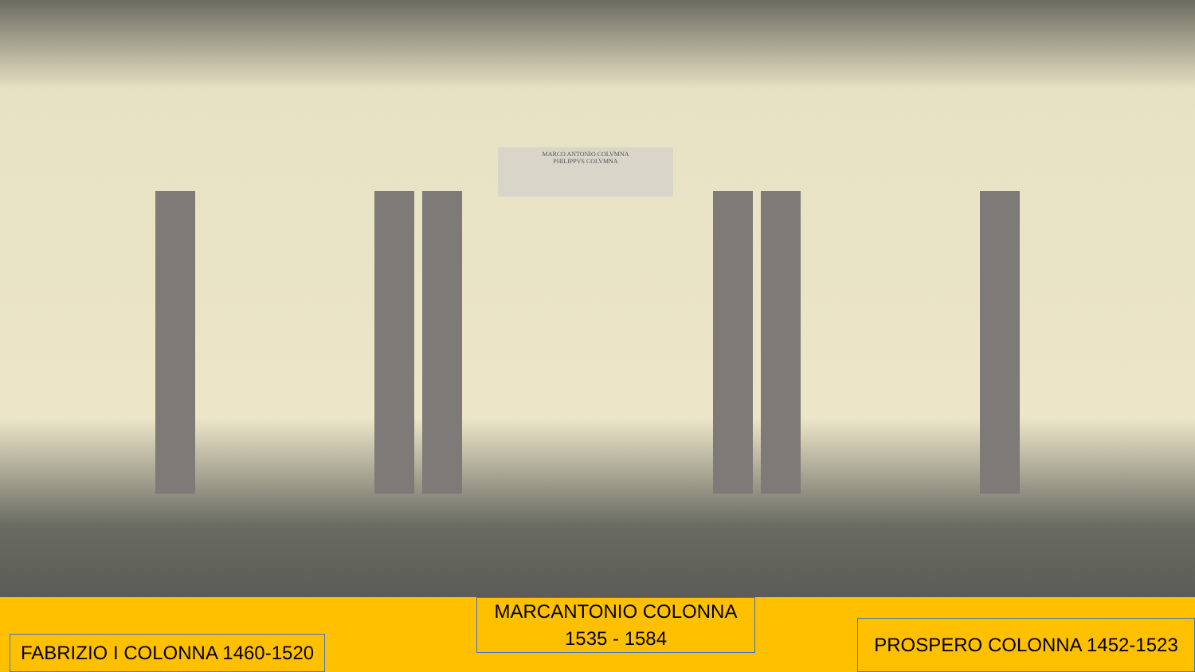MARCO ANTONIO COLVMNA
PHILIPPVS COLVMNA
FABRIZIO I COLONNA 1460-1520
MARCANTONIO COLONNA
1535 - 1584
PROSPERO COLONNA 1452-1523